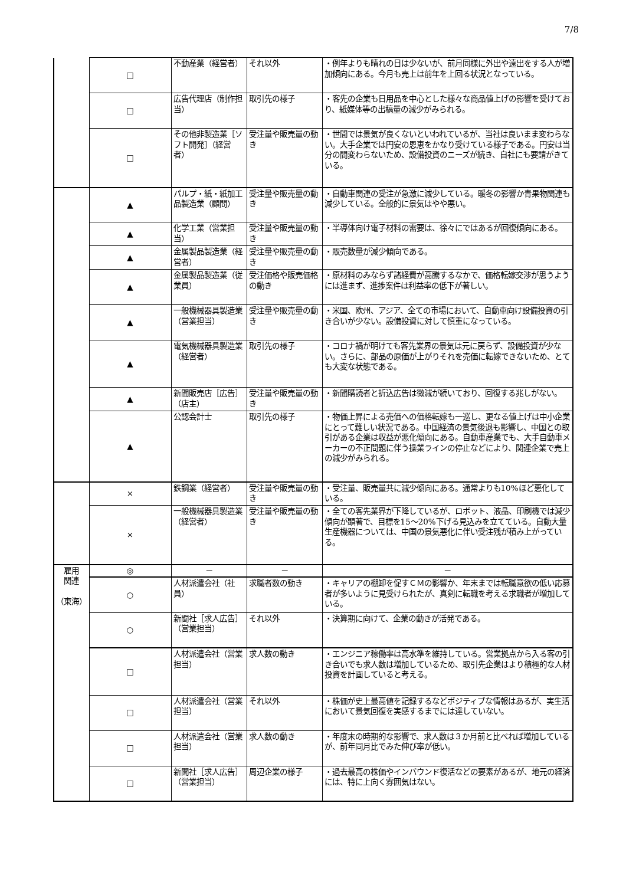7/8
| | □ | 不動産業（経営者） | それ以外 | ・例年よりも晴れの日は少ないが、前月同様に外出や遠出をする人が増加傾向にある。今月も売上は前年を上回る状況となっている。 |
| | □ | 広告代理店（制作担当） | 取引先の様子 | ・客先の企業も日用品を中心とした様々な商品値上げの影響を受けており、紙媒体等の出稿量の減少がみられる。 |
| | □ | その他非製造業［ソフト開発］（経営者） | 受注量や販売量の動き | ・世間では景気が良くないといわれているが、当社は良いまま変わらない。大手企業では円安の恩恵をかなり受けている様子である。円安は当分の間変わらないため、設備投資のニーズが続き、自社にも要請がきている。 |
| | ▲ | パルプ・紙・紙加工品製造業（顧問） | 受注量や販売量の動き | ・自動車関連の受注が急激に減少している。暖冬の影響か青果物関連も減少している。全般的に景気はやや悪い。 |
| | ▲ | 化学工業（営業担当） | 受注量や販売量の動き | ・半導体向け電子材料の需要は、徐々にではあるが回復傾向にある。 |
| | ▲ | 金属製品製造業（経営者） | 受注量や販売量の動き | ・販売数量が減少傾向である。 |
| | ▲ | 金属製品製造業（従業員） | 受注価格や販売価格の動き | ・原材料のみならず諸経費が高騰するなかで、価格転嫁交渉が思うようには進まず、進捗案件は利益率の低下が著しい。 |
| | ▲ | 一般機械器具製造業（営業担当） | 受注量や販売量の動き | ・米国、欧州、アジア、全ての市場において、自動車向け設備投資の引き合いが少ない。設備投資に対して慎重になっている。 |
| | ▲ | 電気機械器具製造業（経営者） | 取引先の様子 | ・コロナ禍が明けても客先業界の景気は元に戻らず、設備投資が少ない。さらに、部品の原価が上がりそれを売価に転嫁できないため、とても大変な状態である。 |
| | ▲ | 新聞販売店［広告］（店主） | 受注量や販売量の動き | ・新聞購読者と折込広告は微減が続いており、回復する兆しがない。 |
| | ▲ | 公認会計士 | 取引先の様子 | ・物価上昇による売価への価格転嫁も一巡し、更なる値上げは中小企業にとって難しい状況である。中国経済の景気後退も影響し、中国との取引がある企業は収益が悪化傾向にある。自動車産業でも、大手自動車メーカーの不正問題に伴う操業ラインの停止などにより、関連企業で売上の減少がみられる。 |
| | × | 鉄鋼業（経営者） | 受注量や販売量の動き | ・受注量、販売量共に減少傾向にある。通常よりも10%ほど悪化している。 |
| | × | 一般機械器具製造業（経営者） | 受注量や販売量の動き | ・全ての客先業界が下降しているが、ロボット、液晶、印刷機では減少傾向が顕著で、目標を15～20%下げる見込みを立てている。自動大量生産機器については、中国の景気悪化に伴い受注残が積み上がっている。 |
| 雇用 関連 （東海） | ◎ | － | － | － |
| | ○ | 人材派遣会社（社員） | 求職者数の動き | ・キャリアの棚卸を促すＣＭの影響か、年末までは転職意欲の低い応募者が多いように見受けられたが、真剣に転職を考える求職者が増加している。 |
| | ○ | 新聞社［求人広告］（営業担当） | それ以外 | ・決算期に向けて、企業の動きが活発である。 |
| | □ | 人材派遣会社（営業担当） | 求人数の動き | ・エンジニア稼働率は高水準を維持している。営業拠点から入る客の引き合いでも求人数は増加しているため、取引先企業はより積極的な人材投資を計画していると考える。 |
| | □ | 人材派遣会社（営業担当） | それ以外 | ・株価が史上最高値を記録するなどポジティブな情報はあるが、実生活において景気回復を実感するまでには達していない。 |
| | □ | 人材派遣会社（営業担当） | 求人数の動き | ・年度末の時期的な影響で、求人数は３か月前と比べれば増加しているが、前年同月比でみた伸び率が低い。 |
| | □ | 新聞社［求人広告］（営業担当） | 周辺企業の様子 | ・過去最高の株価やインバウンド復活などの要素があるが、地元の経済には、特に上向く雰囲気はない。 |